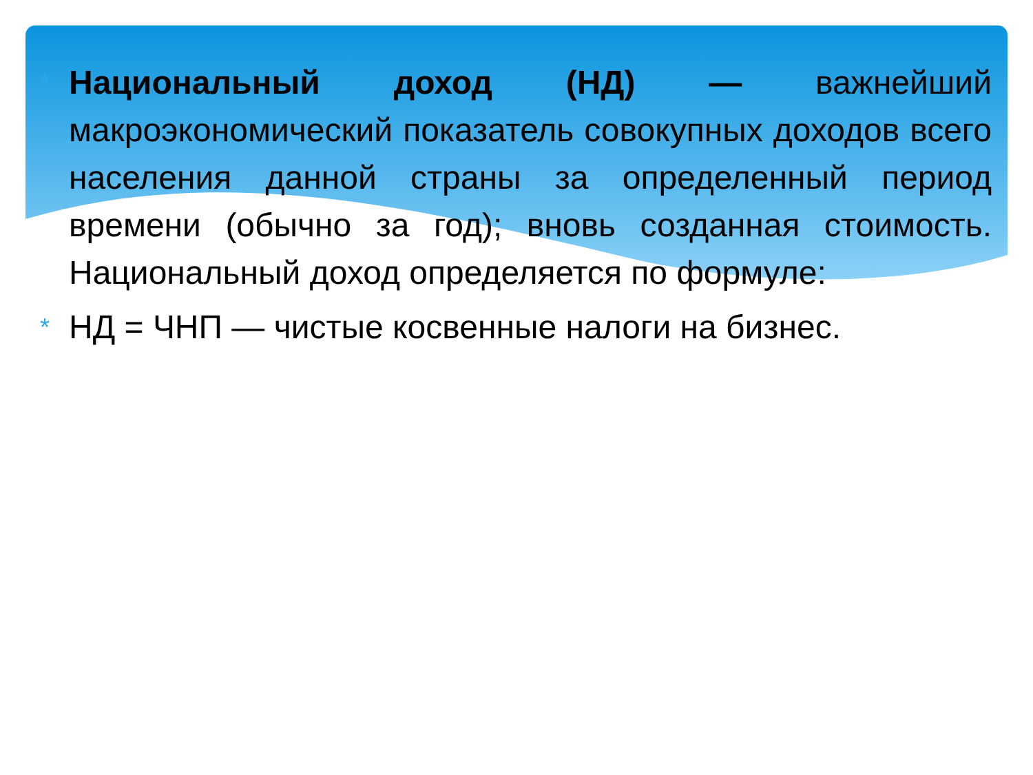* Национальный доход (НД) — важнейший макроэкономический показатель совокупных доходов всего населения данной страны за определенный период времени (обычно за год); вновь созданная стоимость. Национальный доход определяется по формуле:
* НД = ЧНП — чистые косвенные налоги на бизнес.